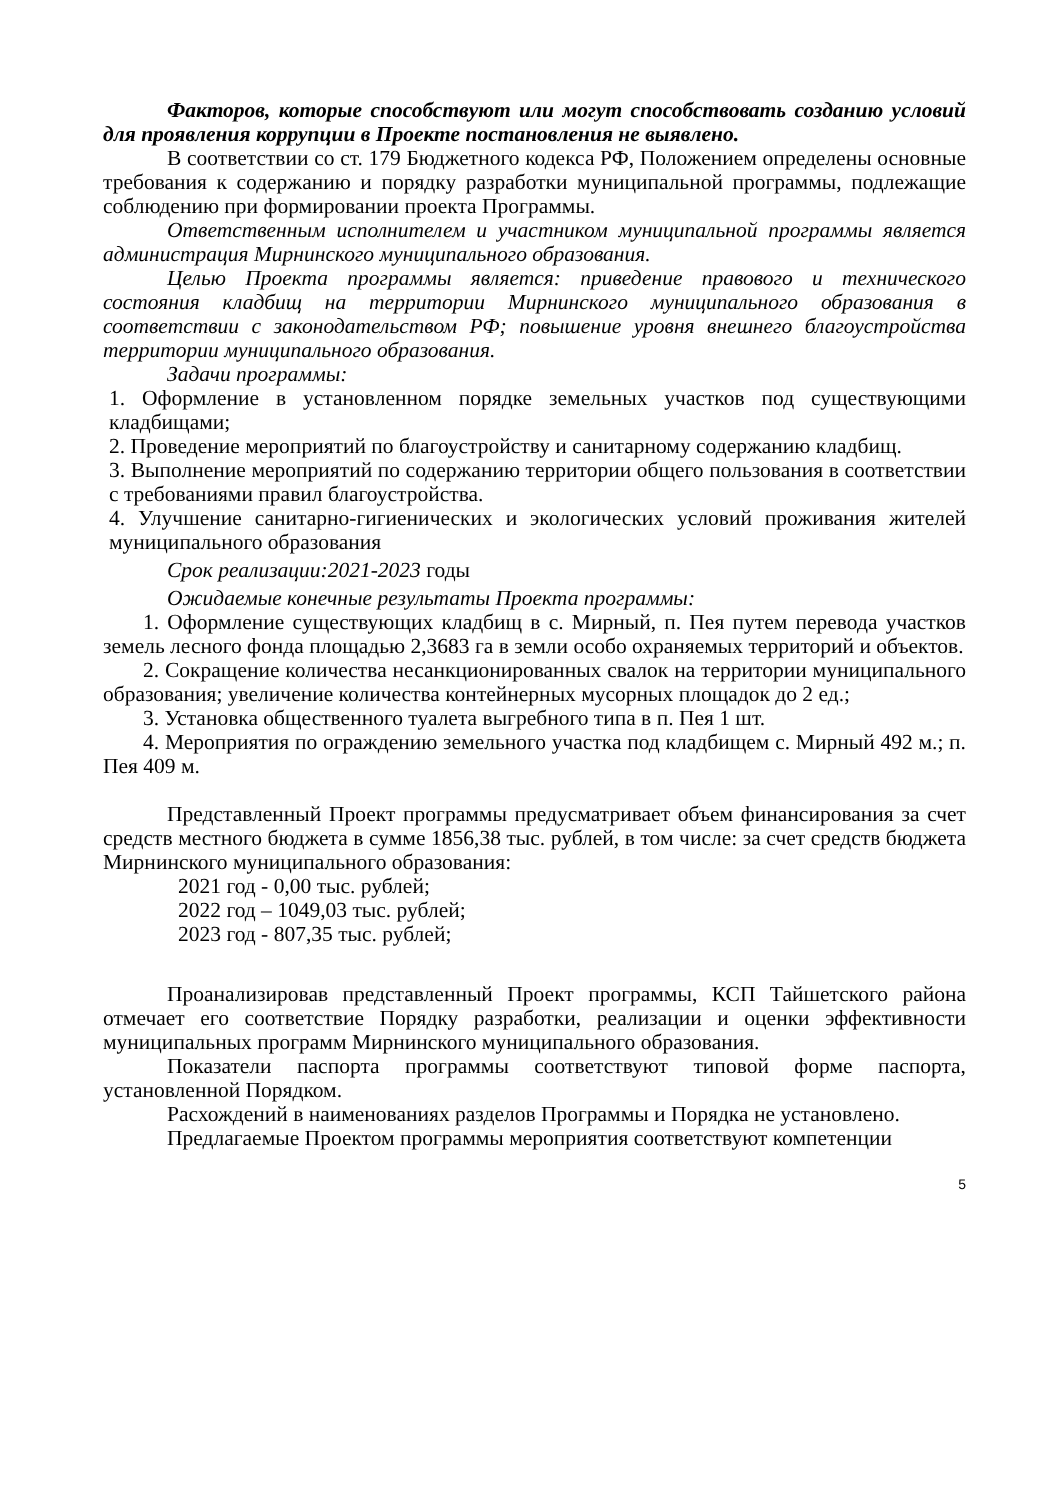Факторов, которые способствуют или могут способствовать созданию условий для проявления коррупции в Проекте постановления не выявлено.
В соответствии со ст. 179 Бюджетного кодекса РФ, Положением определены основные требования к содержанию и порядку разработки муниципальной программы, подлежащие соблюдению при формировании проекта Программы.
Ответственным исполнителем и участником муниципальной программы является администрация Мирнинского муниципального образования.
Целью Проекта программы является: приведение правового и технического состояния кладбищ на территории Мирнинского муниципального образования в соответствии с законодательством РФ; повышение уровня внешнего благоустройства территории муниципального образования.
Задачи программы:
1. Оформление в установленном порядке земельных участков под существующими кладбищами;
2. Проведение мероприятий по благоустройству и санитарному содержанию кладбищ.
3. Выполнение мероприятий по содержанию территории общего пользования в соответствии с требованиями правил благоустройства.
4. Улучшение санитарно-гигиенических и экологических условий проживания жителей муниципального образования
Срок реализации:2021-2023 годы
Ожидаемые конечные результаты Проекта программы:
1. Оформление существующих кладбищ в с. Мирный, п. Пея путем перевода участков земель лесного фонда площадью 2,3683 га в земли особо охраняемых территорий и объектов.
2. Сокращение количества несанкционированных свалок на территории муниципального образования; увеличение количества контейнерных мусорных площадок до 2 ед.;
3. Установка общественного туалета выгребного типа в п. Пея 1 шт.
4. Мероприятия по ограждению земельного участка под кладбищем с. Мирный 492 м.; п. Пея 409 м.
Представленный Проект программы предусматривает объем финансирования за счет средств местного бюджета в сумме 1856,38 тыс. рублей, в том числе: за счет средств бюджета Мирнинского муниципального образования:
2021 год - 0,00 тыс. рублей;
2022 год – 1049,03 тыс. рублей;
2023 год - 807,35 тыс. рублей;
Проанализировав представленный Проект программы, КСП Тайшетского района отмечает его соответствие Порядку разработки, реализации и оценки эффективности муниципальных программ Мирнинского муниципального образования.
Показатели паспорта программы соответствуют типовой форме паспорта, установленной Порядком.
Расхождений в наименованиях разделов Программы и Порядка не установлено.
Предлагаемые Проектом программы мероприятия соответствуют компетенции
5